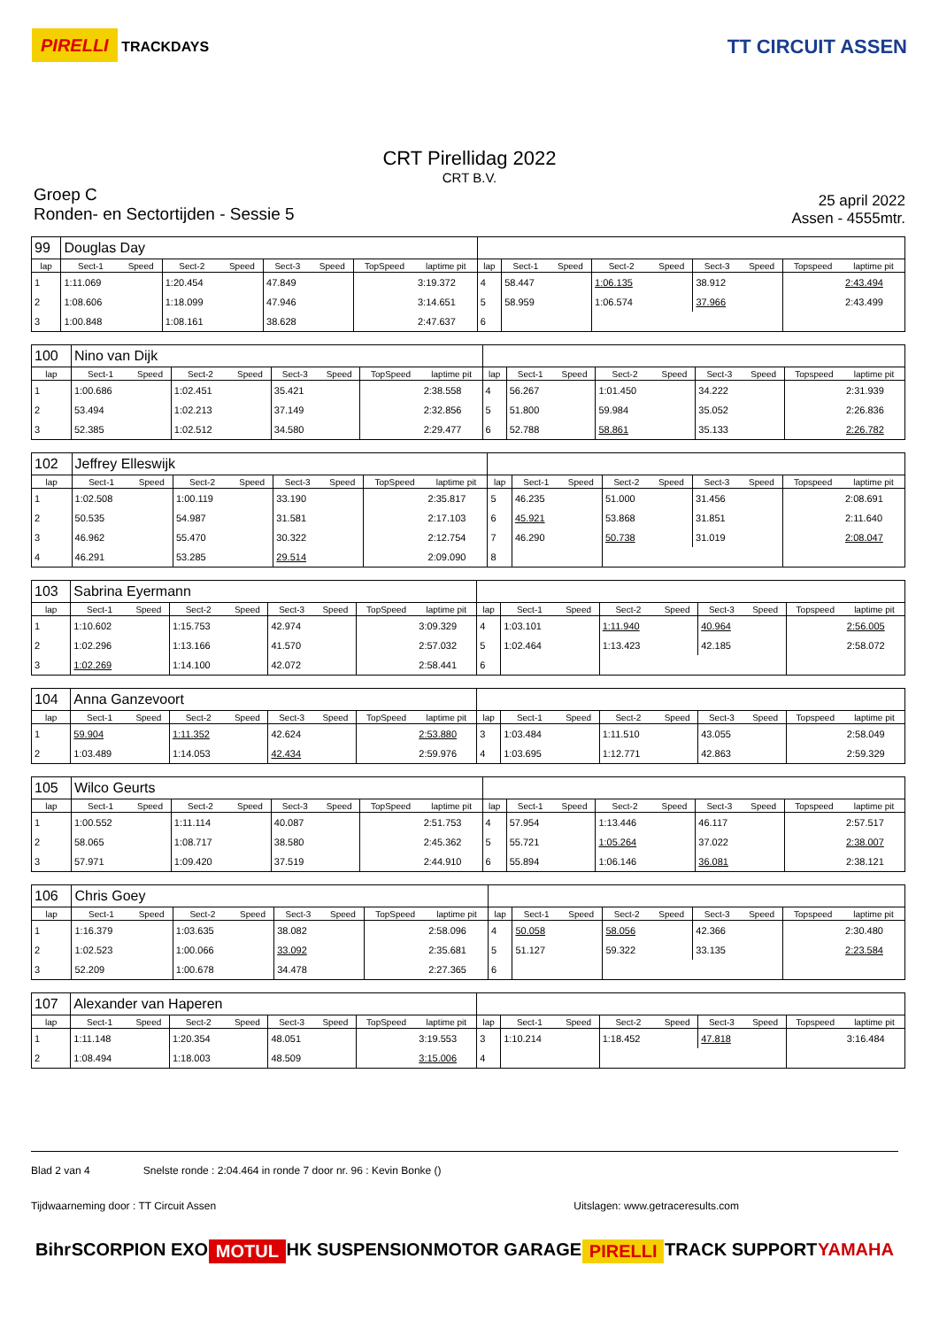PIRELLI TRACKDAYS
TT CIRCUIT ASSEN
CRT Pirellidag 2022
CRT B.V.
Groep C
Ronden- en Sectortijden - Sessie 5
25 april 2022
Assen - 4555mtr.
| 99 | Douglas Day | | | | | | | | | | | | | | | | |
| lap | Sect-1 | Speed | Sect-2 | Speed | Sect-3 | Speed | TopSpeed | laptime pit | lap | Sect-1 | Speed | Sect-2 | Speed | Sect-3 | Speed | Topspeed | laptime pit |
| 1 | 1:11.069 | | 1:20.454 | | 47.849 | | | 3:19.372 | 4 | 58.447 | | 1:06.135 | | 38.912 | | | 2:43.494 |
| 2 | 1:08.606 | | 1:18.099 | | 47.946 | | | 3:14.651 | 5 | 58.959 | | 1:06.574 | | 37.966 | | | 2:43.499 |
| 3 | 1:00.848 | | 1:08.161 | | 38.628 | | | 2:47.637 | 6 | | | | | | | | |
| 100 | Nino van Dijk | | | | | | | | | | | | | | | | |
| lap | Sect-1 | Speed | Sect-2 | Speed | Sect-3 | Speed | TopSpeed | laptime pit | lap | Sect-1 | Speed | Sect-2 | Speed | Sect-3 | Speed | Topspeed | laptime pit |
| 1 | 1:00.686 | | 1:02.451 | | 35.421 | | | 2:38.558 | 4 | 56.267 | | 1:01.450 | | 34.222 | | | 2:31.939 |
| 2 | 53.494 | | 1:02.213 | | 37.149 | | | 2:32.856 | 5 | 51.800 | | 59.984 | | 35.052 | | | 2:26.836 |
| 3 | 52.385 | | 1:02.512 | | 34.580 | | | 2:29.477 | 6 | 52.788 | | 58.861 | | 35.133 | | | 2:26.782 |
| 102 | Jeffrey Elleswijk | | | | | | | | | | | | | | | | |
| lap | Sect-1 | Speed | Sect-2 | Speed | Sect-3 | Speed | TopSpeed | laptime pit | lap | Sect-1 | Speed | Sect-2 | Speed | Sect-3 | Speed | Topspeed | laptime pit |
| 1 | 1:02.508 | | 1:00.119 | | 33.190 | | | 2:35.817 | 5 | 46.235 | | 51.000 | | 31.456 | | | 2:08.691 |
| 2 | 50.535 | | 54.987 | | 31.581 | | | 2:17.103 | 6 | 45.921 | | 53.868 | | 31.851 | | | 2:11.640 |
| 3 | 46.962 | | 55.470 | | 30.322 | | | 2:12.754 | 7 | 46.290 | | 50.738 | | 31.019 | | | 2:08.047 |
| 4 | 46.291 | | 53.285 | | 29.514 | | | 2:09.090 | 8 | | | | | | | | |
| 103 | Sabrina Eyermann | | | | | | | | | | | | | | | | |
| lap | Sect-1 | Speed | Sect-2 | Speed | Sect-3 | Speed | TopSpeed | laptime pit | lap | Sect-1 | Speed | Sect-2 | Speed | Sect-3 | Speed | Topspeed | laptime pit |
| 1 | 1:10.602 | | 1:15.753 | | 42.974 | | | 3:09.329 | 4 | 1:03.101 | | 1:11.940 | | 40.964 | | | 2:56.005 |
| 2 | 1:02.296 | | 1:13.166 | | 41.570 | | | 2:57.032 | 5 | 1:02.464 | | 1:13.423 | | 42.185 | | | 2:58.072 |
| 3 | 1:02.269 | | 1:14.100 | | 42.072 | | | 2:58.441 | 6 | | | | | | | | |
| 104 | Anna Ganzevoort | | | | | | | | | | | | | | | | |
| lap | Sect-1 | Speed | Sect-2 | Speed | Sect-3 | Speed | TopSpeed | laptime pit | lap | Sect-1 | Speed | Sect-2 | Speed | Sect-3 | Speed | Topspeed | laptime pit |
| 1 | 59.904 | | 1:11.352 | | 42.624 | | | 2:53.880 | 3 | 1:03.484 | | 1:11.510 | | 43.055 | | | 2:58.049 |
| 2 | 1:03.489 | | 1:14.053 | | 42.434 | | | 2:59.976 | 4 | 1:03.695 | | 1:12.771 | | 42.863 | | | 2:59.329 |
| 105 | Wilco Geurts | | | | | | | | | | | | | | | | |
| lap | Sect-1 | Speed | Sect-2 | Speed | Sect-3 | Speed | TopSpeed | laptime pit | lap | Sect-1 | Speed | Sect-2 | Speed | Sect-3 | Speed | Topspeed | laptime pit |
| 1 | 1:00.552 | | 1:11.114 | | 40.087 | | | 2:51.753 | 4 | 57.954 | | 1:13.446 | | 46.117 | | | 2:57.517 |
| 2 | 58.065 | | 1:08.717 | | 38.580 | | | 2:45.362 | 5 | 55.721 | | 1:05.264 | | 37.022 | | | 2:38.007 |
| 3 | 57.971 | | 1:09.420 | | 37.519 | | | 2:44.910 | 6 | 55.894 | | 1:06.146 | | 36.081 | | | 2:38.121 |
| 106 | Chris Goey | | | | | | | | | | | | | | | | |
| lap | Sect-1 | Speed | Sect-2 | Speed | Sect-3 | Speed | TopSpeed | laptime pit | lap | Sect-1 | Speed | Sect-2 | Speed | Sect-3 | Speed | Topspeed | laptime pit |
| 1 | 1:16.379 | | 1:03.635 | | 38.082 | | | 2:58.096 | 4 | 50.058 | | 58.056 | | 42.366 | | | 2:30.480 |
| 2 | 1:02.523 | | 1:00.066 | | 33.092 | | | 2:35.681 | 5 | 51.127 | | 59.322 | | 33.135 | | | 2:23.584 |
| 3 | 52.209 | | 1:00.678 | | 34.478 | | | 2:27.365 | 6 | | | | | | | | |
| 107 | Alexander van Haperen | | | | | | | | | | | | | | | | |
| lap | Sect-1 | Speed | Sect-2 | Speed | Sect-3 | Speed | TopSpeed | laptime pit | lap | Sect-1 | Speed | Sect-2 | Speed | Sect-3 | Speed | Topspeed | laptime pit |
| 1 | 1:11.148 | | 1:20.354 | | 48.051 | | | 3:19.553 | 3 | 1:10.214 | | 1:18.452 | | 47.818 | | | 3:16.484 |
| 2 | 1:08.494 | | 1:18.003 | | 48.509 | | | 3:15.006 | 4 | | | | | | | | |
Blad 2 van 4 Snelste ronde : 2:04.464 in ronde 7 door nr. 96 : Kevin Bonke ()
Tijdwaarneming door : TT Circuit Assen Uitslagen: www.getraceresults.com
Bihr SCORPION EXO MOTUL HK SUSPENSION MOTOR GARAGE PIRELLI TRACK SUPPORT YAMAHA